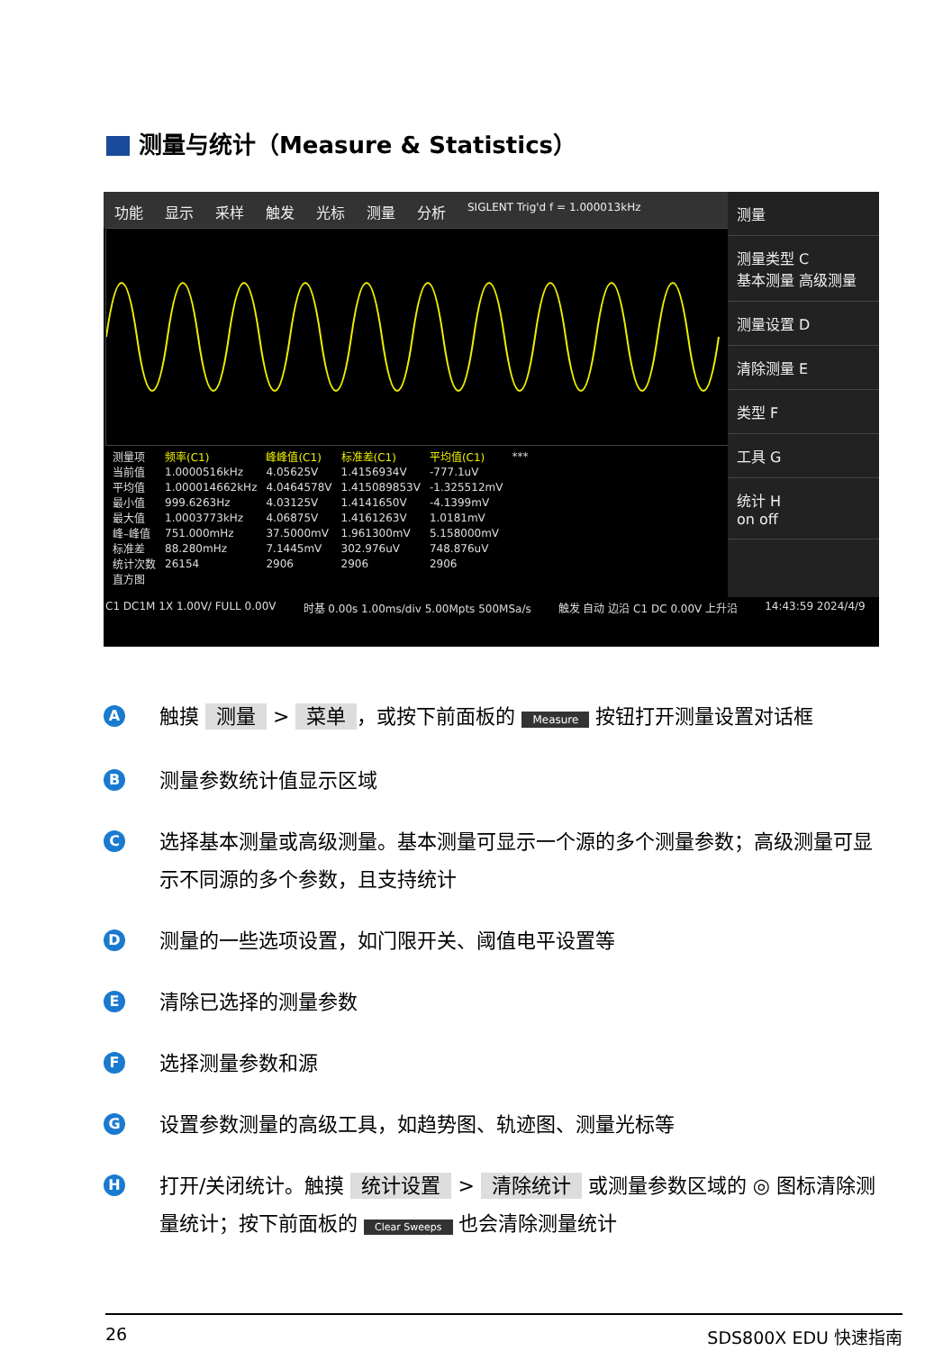测量与统计（Measure & Statistics）
功能 显示 采样 触发 光标 测量 分析 SIGLENT Trig'd f = 1.000013kHz
测量
测量类型 C
基本测量 高级测量
测量设置 D
清除测量 E
类型 F
工具 G
统计 H
on off
| 测量项 | 频率(C1) | 峰峰值(C1) | 标准差(C1) | 平均值(C1) | *** |
| 当前值 | 1.0000516kHz | 4.05625V | 1.4156934V | -777.1uV | |
| 平均值 | 1.000014662kHz | 4.0464578V | 1.415089853V | -1.325512mV | |
| 最小值 | 999.6263Hz | 4.03125V | 1.4141650V | -4.1399mV | |
| 最大值 | 1.0003773kHz | 4.06875V | 1.4161263V | 1.0181mV | |
| 峰–峰值 | 751.000mHz | 37.5000mV | 1.961300mV | 5.158000mV | |
| 标准差 | 88.280mHz | 7.1445mV | 302.976uV | 748.876uV | |
| 统计次数 | 26154 | 2906 | 2906 | 2906 | |
| 直方图 | | | | | |
C1 DC1M 1X 1.00V/ FULL 0.00V 时基 0.00s 1.00ms/div 5.00Mpts 500MSa/s 触发 自动 边沿 C1 DC 0.00V 上升沿 14:43:59 2024/4/9
A触摸 测量 > 菜单 ，或按下前面板的 Measure 按钮打开测量设置对话框
B测量参数统计值显示区域
C选择基本测量或高级测量。基本测量可显示一个源的多个测量参数；高级测量可显示不同源的多个参数，且支持统计
D测量的一些选项设置，如门限开关、阈值电平设置等
E清除已选择的测量参数
F选择测量参数和源
G设置参数测量的高级工具，如趋势图、轨迹图、测量光标等
H打开/关闭统计。触摸 统计设置 > 清除统计 或测量参数区域的 ◎ 图标清除测量统计；按下前面板的 Clear Sweeps 也会清除测量统计
26 SDS800X EDU 快速指南